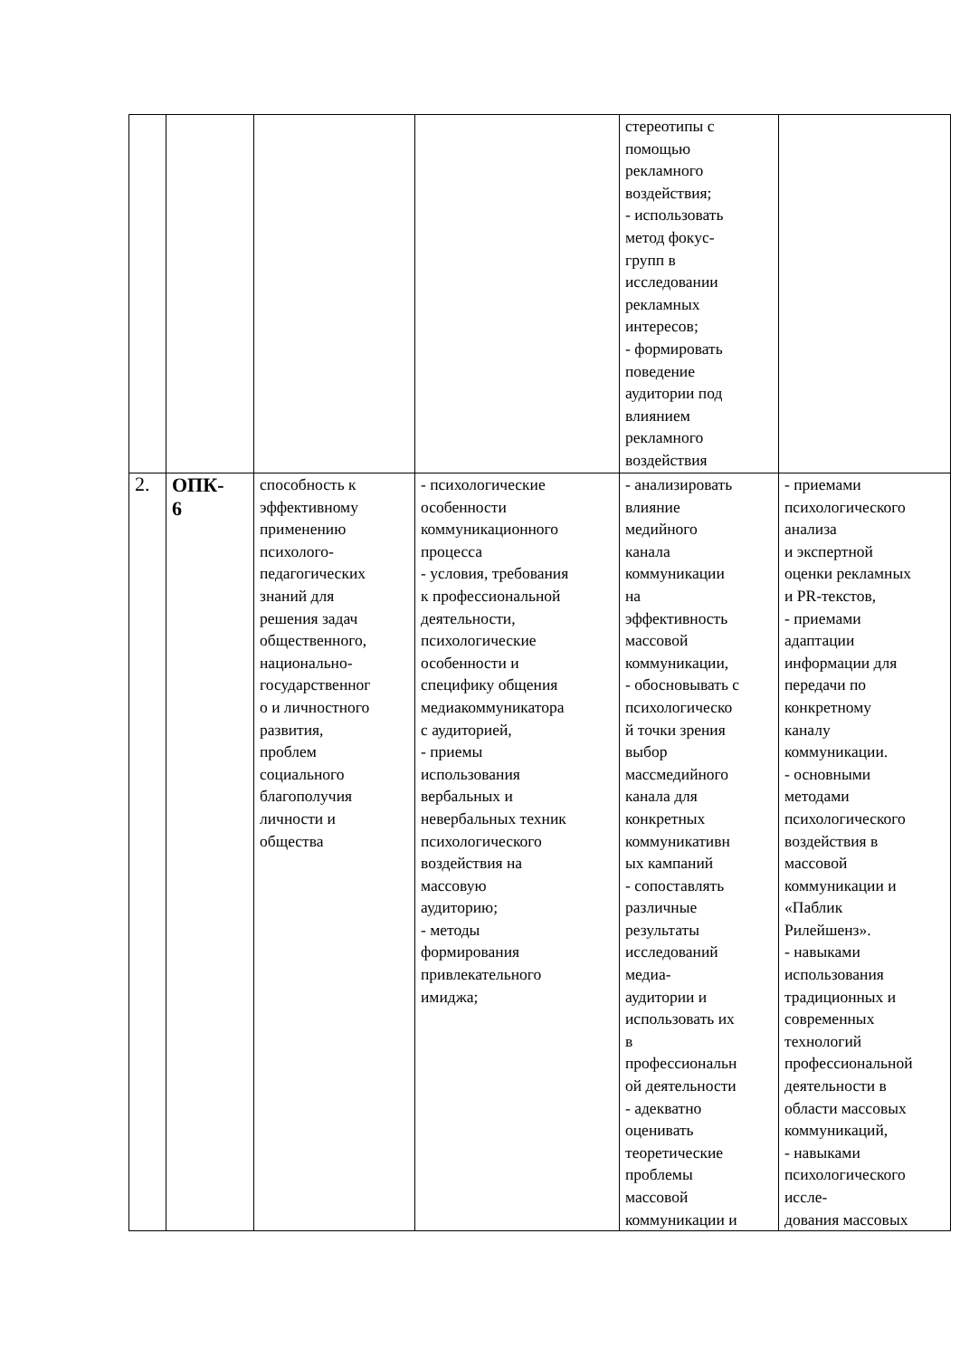| | | | | стереотипы с помощью рекламного воздействия; - использовать метод фокус- групп в исследовании рекламных интересов; - формировать поведение аудитории под влиянием рекламного воздействия | |
| 2. | ОПК- 6 | способность к эффективному применению психолого- педагогических знаний для решения задач общественного, национально- государственног о и личностного развития, проблем социального благополучия личности и общества | - психологические особенности коммуникационного процесса - условия, требования к профессиональной деятельности, психологические особенности и специфику общения медиакоммуникатора с аудиторией, - приемы использования вербальных и невербальных техник психологического воздействия на массовую аудиторию; - методы формирования привлекательного имиджа; | - анализировать влияние медийного канала коммуникации на эффективность массовой коммуникации, - обосновывать с психологическо й точки зрения выбор массмедийного канала для конкретных коммуникативн ых кампаний - сопоставлять различные результаты исследований медиа- аудитории и использовать их в профессиональн ой деятельности - адекватно оценивать теоретические проблемы массовой коммуникации и | - приемами психологического анализа и экспертной оценки рекламных и PR-текстов, - приемами адаптации информации для передачи по конкретному каналу коммуникации. - основными методами психологического воздействия в массовой коммуникации и «Паблик Рилейшенз». - навыками использования традиционных и современных технологий профессиональной деятельности в области массовых коммуникаций, - навыками психологического иссле- дования массовых |